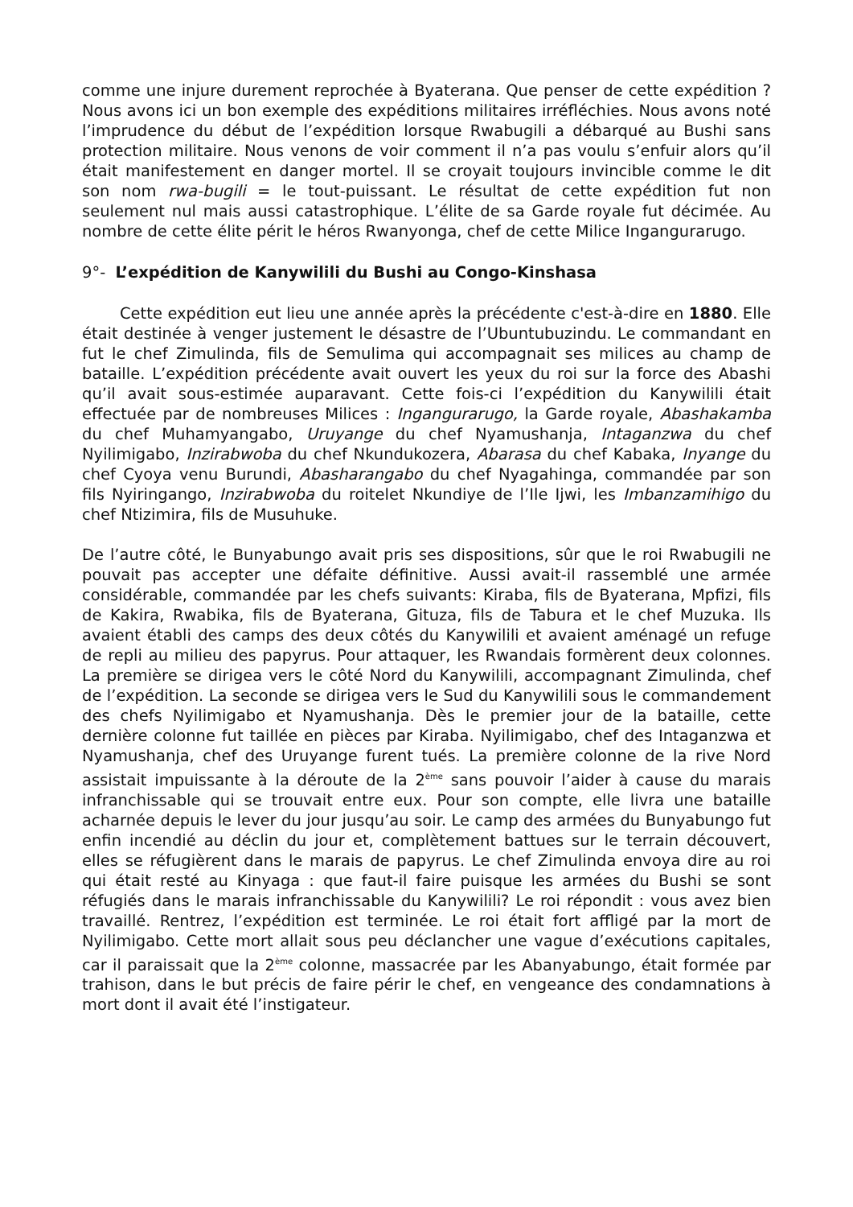comme une injure durement reprochée à Byaterana. Que penser de cette expédition ? Nous avons ici un bon exemple des expéditions militaires irréfléchies. Nous avons noté l’imprudence du début de l’expédition lorsque Rwabugili a débarqué au Bushi sans protection militaire. Nous venons de voir comment il n’a pas voulu s’enfuir alors qu’il était manifestement en danger mortel. Il se croyait toujours invincible comme le dit son nom rwa-bugili = le tout-puissant. Le résultat de cette expédition fut non seulement nul mais aussi catastrophique. L’élite de sa Garde royale fut décimée. Au nombre de cette élite périt le héros Rwanyonga, chef de cette Milice Ingangurarugo.
9°- L’expédition de Kanywilili du Bushi au Congo-Kinshasa
Cette expédition eut lieu une année après la précédente c'est-à-dire en 1880. Elle était destinée à venger justement le désastre de l’Ubuntubuzindu. Le commandant en fut le chef Zimulinda, fils de Semulima qui accompagnait ses milices au champ de bataille. L’expédition précédente avait ouvert les yeux du roi sur la force des Abashi qu’il avait sous-estimée auparavant. Cette fois-ci l’expédition du Kanywilili était effectuée par de nombreuses Milices : Ingangurarugo, la Garde royale, Abashakamba du chef Muhamyangabo, Uruyange du chef Nyamushanja, Intaganzwa du chef Nyilimigabo, Inzirabwoba du chef Nkundukozera, Abarasa du chef Kabaka, Inyange du chef Cyoya venu Burundi, Abasharangabo du chef Nyagahinga, commandée par son fils Nyiringango, Inzirabwoba du roitelet Nkundiye de l’Ile Ijwi, les Imbanzamihigo du chef Ntizimira, fils de Musuhuke.
De l’autre côté, le Bunyabungo avait pris ses dispositions, sûr que le roi Rwabugili ne pouvait pas accepter une défaite définitive. Aussi avait-il rassemblé une armée considérable, commandée par les chefs suivants: Kiraba, fils de Byaterana, Mpfizi, fils de Kakira, Rwabika, fils de Byaterana, Gituza, fils de Tabura et le chef Muzuka. Ils avaient établi des camps des deux côtés du Kanywilili et avaient aménagé un refuge de repli au milieu des papyrus. Pour attaquer, les Rwandais formèrent deux colonnes. La première se dirigea vers le côté Nord du Kanywilili, accompagnant Zimulinda, chef de l’expédition. La seconde se dirigea vers le Sud du Kanywilili sous le commandement des chefs Nyilimigabo et Nyamushanja. Dès le premier jour de la bataille, cette dernière colonne fut taillée en pièces par Kiraba. Nyilimigabo, chef des Intaganzwa et Nyamushanja, chef des Uruyange furent tués. La première colonne de la rive Nord assistait impuissante à la déroute de la 2<sup>ème</sup> sans pouvoir l’aider à cause du marais infranchissable qui se trouvait entre eux. Pour son compte, elle livra une bataille acharnée depuis le lever du jour jusqu’au soir. Le camp des armées du Bunyabungo fut enfin incendié au déclin du jour et, complètement battues sur le terrain découvert, elles se réfugièrent dans le marais de papyrus. Le chef Zimulinda envoya dire au roi qui était resté au Kinyaga : que faut-il faire puisque les armées du Bushi se sont réfugiés dans le marais infranchissable du Kanywilili? Le roi répondit : vous avez bien travaillé. Rentrez, l’expédition est terminée. Le roi était fort affligé par la mort de Nyilimigabo. Cette mort allait sous peu déclancher une vague d’exécutions capitales, car il paraissait que la 2<sup>ème</sup> colonne, massacrée par les Abanyabungo, était formée par trahison, dans le but précis de faire périr le chef, en vengeance des condamnations à mort dont il avait été l’instigateur.